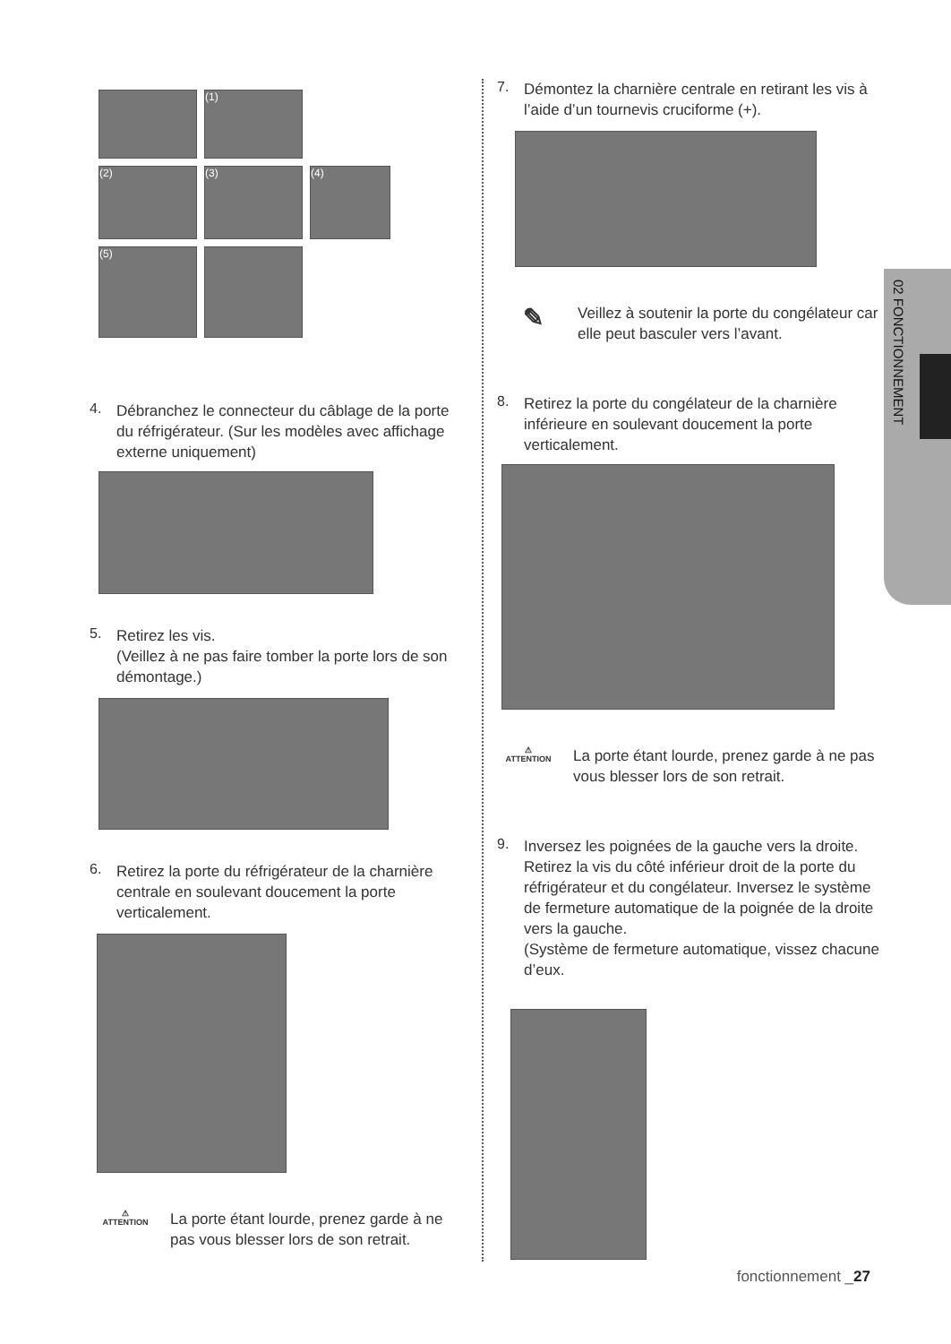(1)
(2)
(3)
(4)
(5)
4.
Débranchez le connecteur du câblage de la porte du réfrigérateur. (Sur les modèles avec affichage externe uniquement)
5.
Retirez les vis.
(Veillez à ne pas faire tomber la porte lors de son démontage.)
6.
Retirez la porte du réfrigérateur de la charnière centrale en soulevant doucement la porte verticalement.
⚠
ATTENTION
La porte étant lourde, prenez garde à ne pas vous blesser lors de son retrait.
7.
Démontez la charnière centrale en retirant les vis à l’aide d’un tournevis cruciforme (+).
✎
Veillez à soutenir la porte du congélateur car elle peut basculer vers l’avant.
8.
Retirez la porte du congélateur de la charnière inférieure en soulevant doucement la porte verticalement.
⚠
ATTENTION
La porte étant lourde, prenez garde à ne pas vous blesser lors de son retrait.
9.
Inversez les poignées de la gauche vers la droite.
Retirez la vis du côté inférieur droit de la porte du réfrigérateur et du congélateur. Inversez le système de fermeture automatique de la poignée de la droite vers la gauche.
(Système de fermeture automatique, vissez chacune d’eux.
02 FONCTIONNEMENT
fonctionnement _27